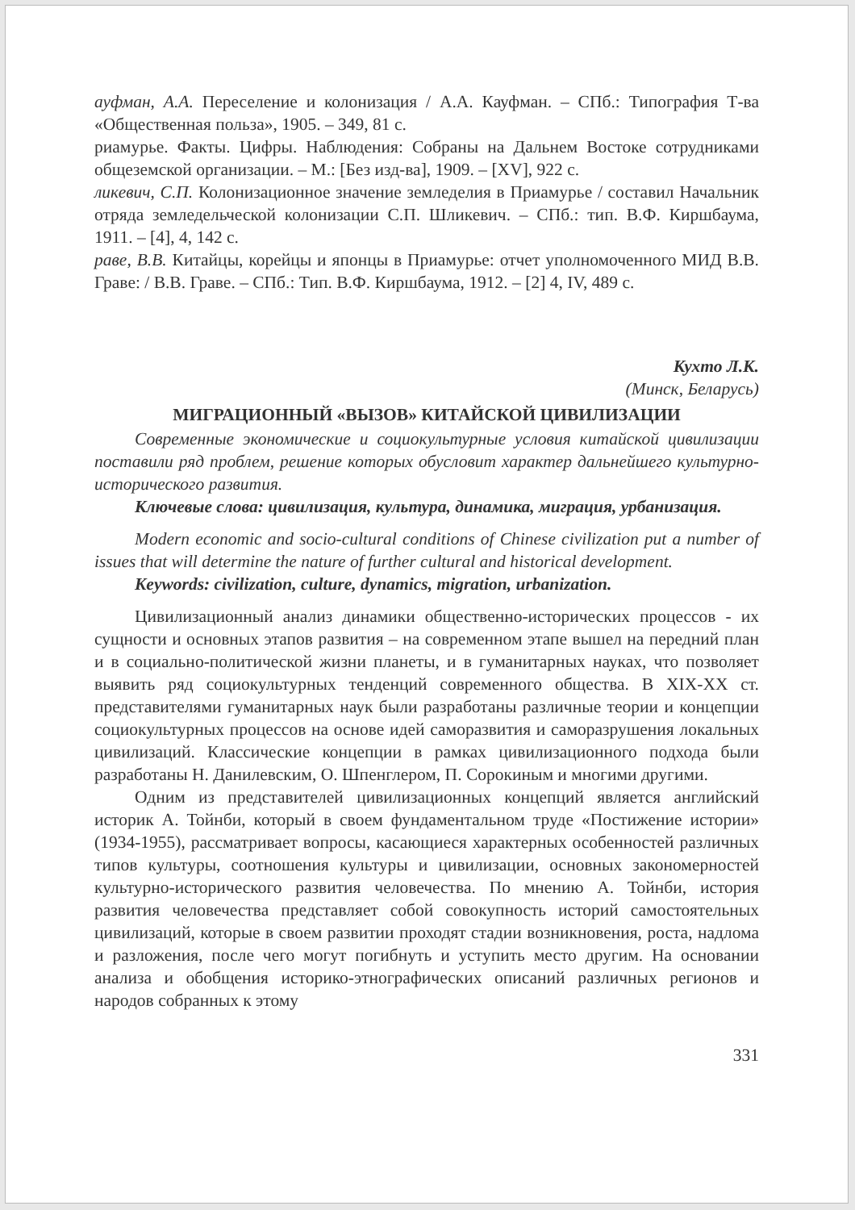ауфман, А.А. Переселение и колонизация / А.А. Кауфман. – СПб.: Типография Т-ва «Общественная польза», 1905. – 349, 81 с.
риамурье. Факты. Цифры. Наблюдения: Собраны на Дальнем Востоке сотрудниками общеземской организации. – М.: [Без изд-ва], 1909. – [XV], 922 с.
ликевич, С.П. Колонизационное значение земледелия в Приамурье / составил Начальник отряда земледельческой колонизации С.П. Шликевич. – СПб.: тип. В.Ф. Киршбаума, 1911. – [4], 4, 142 с.
раве, В.В. Китайцы, корейцы и японцы в Приамурье: отчет уполномоченного МИД В.В. Граве: / В.В. Граве. – СПб.: Тип. В.Ф. Киршбаума, 1912. – [2] 4, IV, 489 с.
Кухто Л.К.
(Минск, Беларусь)
МИГРАЦИОННЫЙ «ВЫЗОВ» КИТАЙСКОЙ ЦИВИЛИЗАЦИИ
Современные экономические и социокультурные условия китайской цивилизации поставили ряд проблем, решение которых обусловит характер дальнейшего культурно-исторического развития.
Ключевые слова: цивилизация, культура, динамика, миграция, урбанизация.
Modern economic and socio-cultural conditions of Chinese civilization put a number of issues that will determine the nature of further cultural and historical development.
Keywords: civilization, culture, dynamics, migration, urbanization.
Цивилизационный анализ динамики общественно-исторических процессов - их сущности и основных этапов развития – на современном этапе вышел на передний план и в социально-политической жизни планеты, и в гуманитарных науках, что позволяет выявить ряд социокультурных тенденций современного общества. В XIX-XX ст. представителями гуманитарных наук были разработаны различные теории и концепции социокультурных процессов на основе идей саморазвития и саморазрушения локальных цивилизаций. Классические концепции в рамках цивилизационного подхода были разработаны Н. Данилевским, О. Шпенглером, П. Сорокиным и многими другими.
Одним из представителей цивилизационных концепций является английский историк А. Тойнби, который в своем фундаментальном труде «Постижение истории» (1934-1955), рассматривает вопросы, касающиеся характерных особенностей различных типов культуры, соотношения культуры и цивилизации, основных закономерностей культурно-исторического развития человечества. По мнению А. Тойнби, история развития человечества представляет собой совокупность историй самостоятельных цивилизаций, которые в своем развитии проходят стадии возникновения, роста, надлома и разложения, после чего могут погибнуть и уступить место другим. На основании анализа и обобщения историко-этнографических описаний различных регионов и народов собранных к этому
331